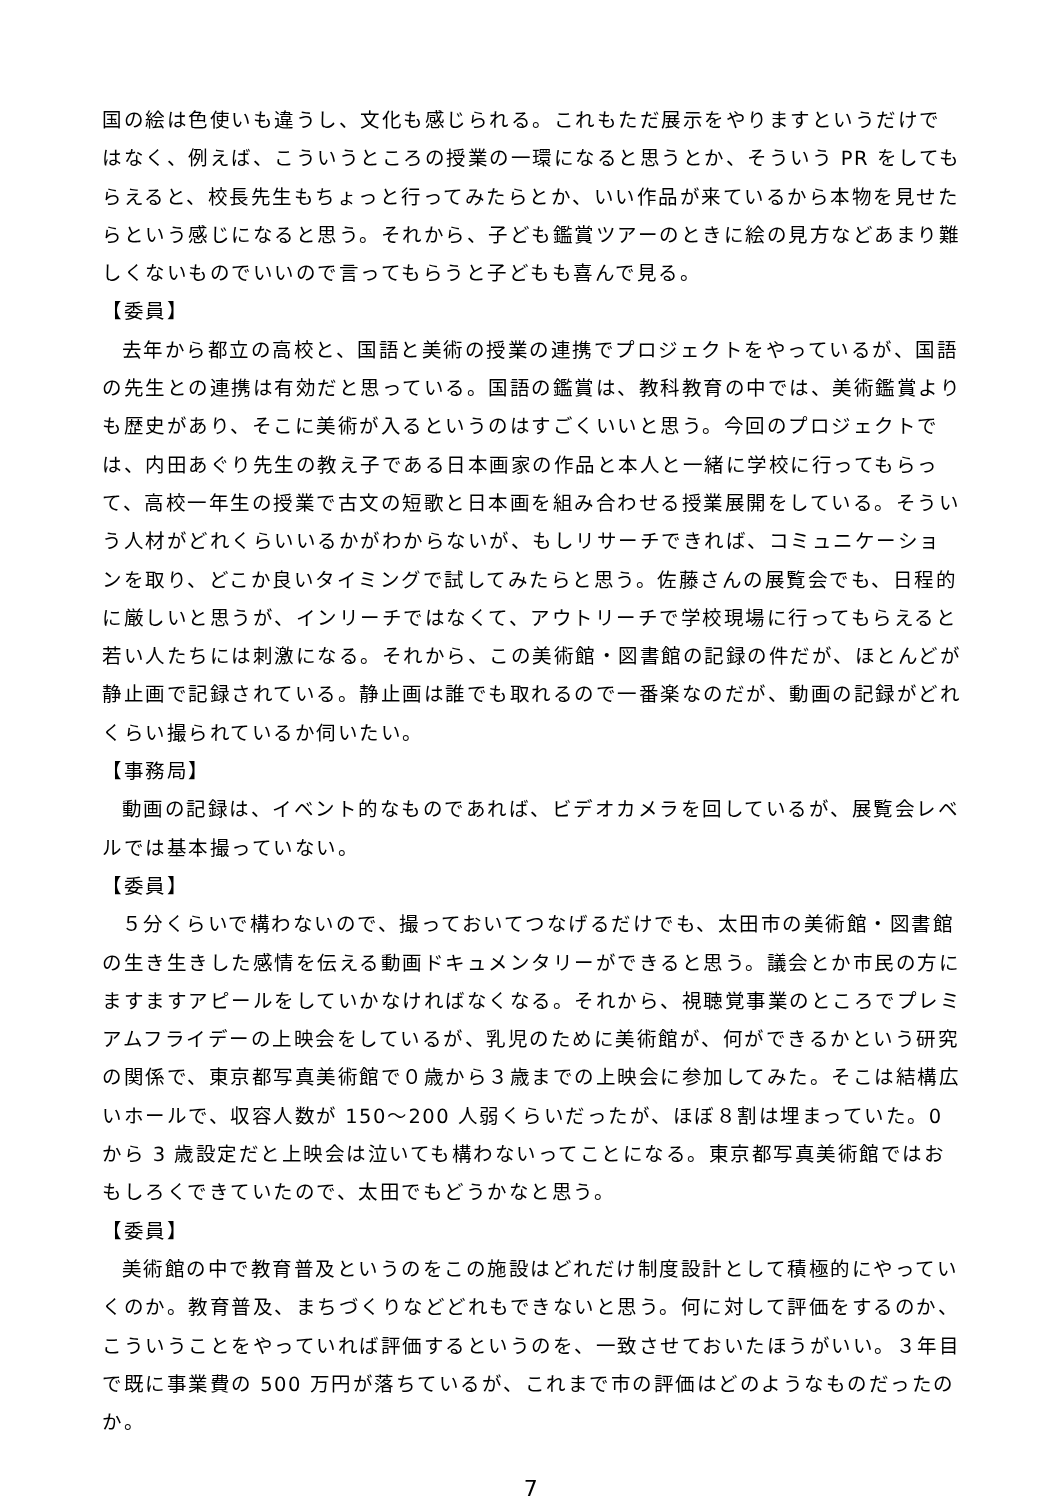国の絵は色使いも違うし、文化も感じられる。これもただ展示をやりますというだけではなく、例えば、こういうところの授業の一環になると思うとか、そういう PR をしてもらえると、校長先生もちょっと行ってみたらとか、いい作品が来ているから本物を見せたらという感じになると思う。それから、子ども鑑賞ツアーのときに絵の見方などあまり難しくないものでいいので言ってもらうと子どもも喜んで見る。
【委員】
去年から都立の高校と、国語と美術の授業の連携でプロジェクトをやっているが、国語の先生との連携は有効だと思っている。国語の鑑賞は、教科教育の中では、美術鑑賞よりも歴史があり、そこに美術が入るというのはすごくいいと思う。今回のプロジェクトでは、内田あぐり先生の教え子である日本画家の作品と本人と一緒に学校に行ってもらって、高校一年生の授業で古文の短歌と日本画を組み合わせる授業展開をしている。そういう人材がどれくらいいるかがわからないが、もしリサーチできれば、コミュニケーションを取り、どこか良いタイミングで試してみたらと思う。佐藤さんの展覧会でも、日程的に厳しいと思うが、インリーチではなくて、アウトリーチで学校現場に行ってもらえると若い人たちには刺激になる。それから、この美術館・図書館の記録の件だが、ほとんどが静止画で記録されている。静止画は誰でも取れるので一番楽なのだが、動画の記録がどれくらい撮られているか伺いたい。
【事務局】
動画の記録は、イベント的なものであれば、ビデオカメラを回しているが、展覧会レベルでは基本撮っていない。
【委員】
５分くらいで構わないので、撮っておいてつなげるだけでも、太田市の美術館・図書館の生き生きした感情を伝える動画ドキュメンタリーができると思う。議会とか市民の方にますますアピールをしていかなければなくなる。それから、視聴覚事業のところでプレミアムフライデーの上映会をしているが、乳児のために美術館が、何ができるかという研究の関係で、東京都写真美術館で０歳から３歳までの上映会に参加してみた。そこは結構広いホールで、収容人数が 150～200 人弱くらいだったが、ほぼ８割は埋まっていた。0 から 3 歳設定だと上映会は泣いても構わないってことになる。東京都写真美術館ではおもしろくできていたので、太田でもどうかなと思う。
【委員】
美術館の中で教育普及というのをこの施設はどれだけ制度設計として積極的にやっていくのか。教育普及、まちづくりなどどれもできないと思う。何に対して評価をするのか、こういうことをやっていれば評価するというのを、一致させておいたほうがいい。３年目で既に事業費の 500 万円が落ちているが、これまで市の評価はどのようなものだったのか。
7